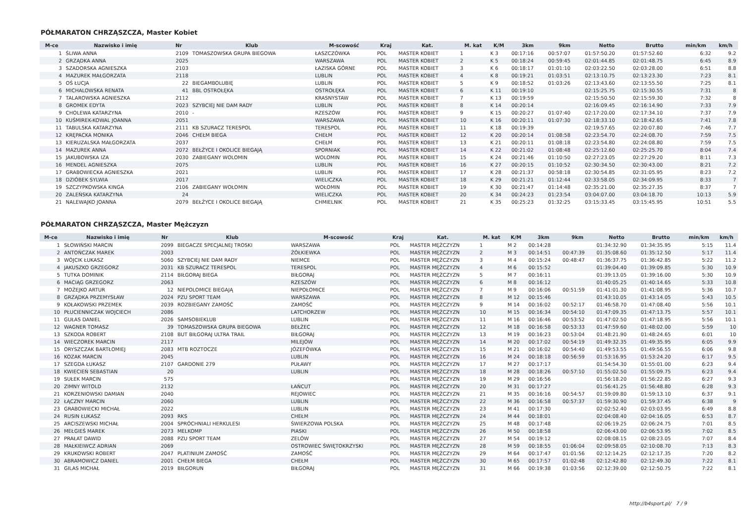PÓŁMARATON CHRZĄSZCZA, Master Kobiet
| M-ce | Nazwisko i imię | Nr | Klub | M-scowość | Kraj | Kat. | M. kat | K/M | 3km | 9km | Netto | Brutto | min/km | km/h |
| --- | --- | --- | --- | --- | --- | --- | --- | --- | --- | --- | --- | --- | --- | --- |
| 1 | ŚLIWA ANNA | 2109 | TOMASZOWSKA GRUPA BIEGOWA | ŁASZCZÓWKA | POL | MASTER KOBIET | 1 | K 3 | 00:17:16 | 00:57:07 | 01:57:50.20 | 01:57:52.60 | 6:32 | 9.2 |
| 2 | GRZĄDKA ANNA | 2025 | | WARSZAWA | POL | MASTER KOBIET | 2 | K 5 | 00:18:24 | 00:59:45 | 02:01:44.85 | 02:01:48.75 | 6:45 | 8.9 |
| 3 | SZADORSKA AGNIESZKA | 2103 | | ŁAZISKA GÓRNE | POL | MASTER KOBIET | 3 | K 6 | 00:18:17 | 01:01:10 | 02:03:22.50 | 02:03:28.00 | 6:51 | 8.8 |
| 4 | MAZUREK MAŁGORZATA | 2118 | | LUBLIN | POL | MASTER KOBIET | 4 | K 8 | 00:19:21 | 01:03:51 | 02:13:10.75 | 02:13:23.30 | 7:23 | 8.1 |
| 5 | OŚ ŁUCJA | 22 | BIEGAMBOLUBIĘ | LUBLIN | POL | MASTER KOBIET | 5 | K 9 | 00:18:52 | 01:03:26 | 02:13:43.60 | 02:13:55.50 | 7:25 | 8.1 |
| 6 | MICHALOWSKA RENATA | 41 | BBL OSTROŁĘKA | OSTROŁĘKA | POL | MASTER KOBIET | 6 | K 11 | 00:19:10 | | 02:15:25.75 | 02:15:30.55 | 7:31 | 8 |
| 7 | TALAROWSKA AGNIESZKA | 2112 | | KRASNYSTAW | POL | MASTER KOBIET | 7 | K 13 | 00:19:59 | | 02:15:50.50 | 02:15:59.30 | 7:32 | 8 |
| 8 | GROMEK EDYTA | 2023 | SZYBCIEJ NIE DAM RADY | LUBLIN | POL | MASTER KOBIET | 8 | K 14 | 00:20:14 | | 02:16:09.45 | 02:16:14.90 | 7:33 | 7.9 |
| 9 | CHOLEWA KATARZYNA | 2010 | - | RZESZÓW | POL | MASTER KOBIET | 9 | K 15 | 00:20:27 | 01:07:40 | 02:17:20.00 | 02:17:34.10 | 7:37 | 7.9 |
| 10 | KUŚMIREK-KOWAL JOANNA | 2051 | | WARSZAWA | POL | MASTER KOBIET | 10 | K 16 | 00:20:11 | 01:07:30 | 02:18:33.10 | 02:18:42.65 | 7:41 | 7.8 |
| 11 | TABULSKA KATARZYNA | 2111 | KB SZURACZ TERESPOL | TERESPOL | POL | MASTER KOBIET | 11 | K 18 | 00:19:39 | | 02:19:57.65 | 02:20:07.80 | 7:46 | 7.7 |
| 12 | KRĘPACKA MONIKA | 2046 | CHEŁM BIEGA | CHEŁM | POL | MASTER KOBIET | 12 | K 20 | 00:20:14 | 01:08:58 | 02:23:54.70 | 02:24:08.70 | 7:59 | 7.5 |
| 13 | KIERUZALSKA MAŁGORZATA | 2037 | | CHEŁM | POL | MASTER KOBIET | 13 | K 21 | 00:20:11 | 01:08:18 | 02:23:54.80 | 02:24:08.80 | 7:59 | 7.5 |
| 14 | MAZUREK ANNA | 2072 | BEŁŻYCE I OKOLICE BIEGAJĄ | SPORNIAK | POL | MASTER KOBIET | 14 | K 22 | 00:21:02 | 01:08:48 | 02:25:12.60 | 02:25:25.70 | 8:04 | 7.4 |
| 15 | JAKUBOWSKA IZA | 2030 | ZABIEGANY WOLOMIN | WOLOMIN | POL | MASTER KOBIET | 15 | K 24 | 00:21:46 | 01:10:50 | 02:27:23.05 | 02:27:29.20 | 8:11 | 7.3 |
| 16 | MENDEL AGNIESZKA | 2075 | | LUBLIN | POL | MASTER KOBIET | 16 | K 27 | 00:20:15 | 01:10:52 | 02:30:34.50 | 02:30:43.00 | 8:21 | 7.2 |
| 17 | GRABOWIECKA AGNIESZKA | 2021 | | LUBLIN | POL | MASTER KOBIET | 17 | K 28 | 00:21:37 | 00:58:18 | 02:30:54.85 | 02:31:05.95 | 8:23 | 7.2 |
| 18 | DZIÓBEK SYLWIA | 2017 | | WIELICZKA | POL | MASTER KOBIET | 18 | K 29 | 00:21:21 | 01:12:44 | 02:33:58.05 | 02:34:09.95 | 8:33 | 7 |
| 19 | SZCZYPKOWSKA KINGA | 2106 | ZABIEGANY WOŁOMIN | WOŁOMIN | POL | MASTER KOBIET | 19 | K 30 | 00:21:47 | 01:14:48 | 02:35:21.00 | 02:35:27.35 | 8:37 | 7 |
| 20 | ZALEŃSKA KATARZYNA | 24 | | WIELICZKA | POL | MASTER KOBIET | 20 | K 34 | 00:24:23 | 01:23:54 | 03:04:07.00 | 03:04:18.70 | 10:13 | 5.9 |
| 21 | NALEWAJKO JOANNA | 2079 | BEŁŻYCE I OKOLICE BIEGAJĄ | CHMIELNIK | POL | MASTER KOBIET | 21 | K 35 | 00:25:23 | 01:32:25 | 03:15:33.45 | 03:15:45.95 | 10:51 | 5.5 |
PÓŁMARATON CHRZĄSZCZA, Master Mężczyzn
| M-ce | Nazwisko i imię | Nr | Klub | M-scowość | Kraj | Kat. | M. kat | K/M | 3km | 9km | Netto | Brutto | min/km | km/h |
| --- | --- | --- | --- | --- | --- | --- | --- | --- | --- | --- | --- | --- | --- | --- |
| 1 | SŁOWIŃSKI MARCIN | 2099 | BIEGACZE SPECJALNEJ TROSKI | WARSZAWA | POL | MASTER MĘŻCZYZN | 1 | M 2 | 00:14:28 | | 01:34:32.90 | 01:34:35.95 | 5:15 | 11.4 |
| 2 | ANTOŃCZAK MAREK | 2003 | | ŻÓŁKIEWKA | POL | MASTER MĘŻCZYZN | 2 | M 3 | 00:14:51 | 00:47:39 | 01:35:08.60 | 01:35:12.50 | 5:17 | 11.4 |
| 3 | WÓJCIK ŁUKASZ | 5060 | SZYBCIEJ NIE DAM RADY | NIEMCE | POL | MASTER MĘŻCZYZN | 3 | M 4 | 00:15:24 | 00:48:47 | 01:36:37.75 | 01:36:42.85 | 5:22 | 11.2 |
| 4 | JAKUSZKO GRZEGORZ | 2031 | KB SZURACZ TERESPOL | TERESPOL | POL | MASTER MĘŻCZYZN | 4 | M 6 | 00:15:52 | | 01:39:04.40 | 01:39:09.85 | 5:30 | 10.9 |
| 5 | TUTKA DOMINIK | 2114 | BIŁGORAJ BIEGA | BIŁGORAJ | POL | MASTER MĘŻCZYZN | 5 | M 7 | 00:16:11 | | 01:39:13.05 | 01:39:16.00 | 5:30 | 10.9 |
| 6 | MACIĄG GRZEGORZ | 2063 | | RZESZÓW | POL | MASTER MĘŻCZYZN | 6 | M 8 | 00:16:12 | | 01:40:05.25 | 01:40:14.65 | 5:33 | 10.8 |
| 7 | MOŻEJKO ARTUR | 12 | NIEPOLOMICE BIEGAJĄ | NIEPOŁOMICE | POL | MASTER MĘŻCZYZN | 7 | M 9 | 00:16:06 | 00:51:59 | 01:41:01.30 | 01:41:08.95 | 5:36 | 10.7 |
| 8 | GRZĄDKA PRZEMYSŁAW | 2024 | PZU SPORT TEAM | WARSZAWA | POL | MASTER MĘŻCZYZN | 8 | M 12 | 00:15:46 | | 01:43:10.05 | 01:43:14.05 | 5:43 | 10.5 |
| 9 | KOŁAKOWSKI PRZEMEK | 2039 | ROZBIEGANY ZAMOŚĆ | ZAMOŚĆ | POL | MASTER MĘŻCZYZN | 9 | M 14 | 00:16:02 | 00:52:17 | 01:46:58.70 | 01:47:08.40 | 5:56 | 10.1 |
| 10 | PŁUCIENNICZAK WOJCIECH | 2086 | | LATCHORZEW | POL | MASTER MĘŻCZYZN | 10 | M 15 | 00:16:34 | 00:54:10 | 01:47:09.35 | 01:47:13.75 | 5:57 | 10.1 |
| 11 | GUŁAS DANIEL | 2026 | SAMSOBIEKLUB | LUBLIN | POL | MASTER MĘŻCZYZN | 11 | M 16 | 00:16:46 | 00:53:52 | 01:47:02.50 | 01:47:18.95 | 5:56 | 10.1 |
| 12 | WAGNER TOMASZ | 39 | TOMASZOWSKA GRUPA BIEGOWA | BEŁŻEC | POL | MASTER MĘŻCZYZN | 12 | M 18 | 00:16:58 | 00:53:33 | 01:47:59.60 | 01:48:02.00 | 5:59 | 10 |
| 13 | SZKODA ROBERT | 2108 | BUT BIŁGORAJ ULTRA TRAIL | BIŁGORAJ | POL | MASTER MĘŻCZYZN | 13 | M 19 | 00:16:23 | 00:53:04 | 01:48:21.90 | 01:48:24.65 | 6:01 | 10 |
| 14 | WIECZOREK MARCIN | 2117 | | MILEJÓW | POL | MASTER MĘŻCZYZN | 14 | M 20 | 00:17:02 | 00:54:19 | 01:49:32.35 | 01:49:35.95 | 6:05 | 9.9 |
| 15 | ORYSZCZAK BARTŁOMIEJ | 2083 | MTB ROZTOCZE | JÓZEFÓWKA | POL | MASTER MĘŻCZYZN | 15 | M 21 | 00:16:02 | 00:54:40 | 01:49:53.55 | 01:49:56.55 | 6:06 | 9.8 |
| 16 | KOZAK MARCIN | 2045 | | LUBLIN | POL | MASTER MĘŻCZYZN | 16 | M 24 | 00:18:18 | 00:56:59 | 01:53:16.95 | 01:53:24.20 | 6:17 | 9.5 |
| 17 | SZEGDA ŁUKASZ | 2107 | GARDONIE 279 | PUŁAWY | POL | MASTER MĘŻCZYZN | 17 | M 27 | 00:17:17 | | 01:54:54.30 | 01:55:01.00 | 6:23 | 9.4 |
| 18 | KWIECIEŃ SEBASTIAN | 20 | | LUBLIN | POL | MASTER MĘŻCZYZN | 18 | M 28 | 00:18:26 | 00:57:10 | 01:55:02.50 | 01:55:09.75 | 6:23 | 9.4 |
| 19 | SUŁEK MARCIN | 575 | | | POL | MASTER MĘŻCZYZN | 19 | M 29 | 00:16:56 | | 01:56:18.20 | 01:56:22.85 | 6:27 | 9.3 |
| 20 | ZIMNY WITOLD | 2132 | | ŁAŃCUT | POL | MASTER MĘŻCZYZN | 20 | M 31 | 00:17:27 | | 01:56:41.25 | 01:56:48.80 | 6:28 | 9.3 |
| 21 | KORZENIOWSKI DAMIAN | 2040 | | REJOWIEC | POL | MASTER MĘŻCZYZN | 21 | M 35 | 00:16:16 | 00:54:57 | 01:59:09.80 | 01:59:13.10 | 6:37 | 9.1 |
| 22 | ŁĄCZNY MARCIN | 2060 | | LUBLIN | POL | MASTER MĘŻCZYZN | 22 | M 36 | 00:16:58 | 00:57:37 | 01:59:30.90 | 01:59:37.45 | 6:38 | 9 |
| 23 | GRABOWIECKI MICHAŁ | 2022 | | LUBLIN | POL | MASTER MĘŻCZYZN | 23 | M 41 | 00:17:30 | | 02:02:52.40 | 02:03:03.95 | 6:49 | 8.8 |
| 24 | RUSIN ŁUKASZ | 2093 | RKS | CHEŁM | POL | MASTER MĘŻCZYZN | 24 | M 44 | 00:18:01 | | 02:04:08.40 | 02:04:16.05 | 6:53 | 8.7 |
| 25 | ARCISZEWSKI MICHAŁ | 2004 | SPRÓCHNIALI HERKULESI | ŚWIERZOWA POLSKA | POL | MASTER MĘŻCZYZN | 25 | M 48 | 00:17:48 | | 02:06:19.25 | 02:06:24.75 | 7:01 | 8.5 |
| 26 | MEŁGIEŚ MAREK | 2073 | MELKOMP | PIASKI | POL | MASTER MĘŻCZYZN | 26 | M 50 | 00:18:58 | | 02:06:43.00 | 02:06:53.95 | 7:02 | 8.5 |
| 27 | PRAŁAT DAWID | 2088 | PZU SPORT TEAM | ZELÓW | POL | MASTER MĘŻCZYZN | 27 | M 54 | 00:19:12 | | 02:08:08.15 | 02:08:23.05 | 7:07 | 8.4 |
| 28 | MAŁKIEIWCZ ADRIAN | 2069 | | OSTROWIEC ŚWIĘTOKRZYSKI | POL | MASTER MĘŻCZYZN | 28 | M 59 | 00:18:55 | 01:06:04 | 02:09:58.05 | 02:10:08.70 | 7:13 | 8.3 |
| 29 | KRUKOWSKI ROBERT | 2047 | PLATINIUM ZAMOŚĆ | ZAMOŚĆ | POL | MASTER MĘŻCZYZN | 29 | M 64 | 00:17:47 | 01:01:56 | 02:12:14.25 | 02:12:17.35 | 7:20 | 8.2 |
| 30 | ABRAMOWICZ DANIEL | 2001 | CHEŁM BIEGA | CHEŁM | POL | MASTER MĘŻCZYZN | 30 | M 65 | 00:17:57 | 01:02:48 | 02:12:42.80 | 02:12:49.30 | 7:22 | 8.1 |
| 31 | GILAS MICHAŁ | 2019 | BIŁGORUN | BIŁGORAJ | POL | MASTER MĘŻCZYZN | 31 | M 66 | 00:19:38 | 01:03:56 | 02:12:39.00 | 02:12:50.75 | 7:22 | 8.1 |
http://b4sport.pl/ 7 / 9